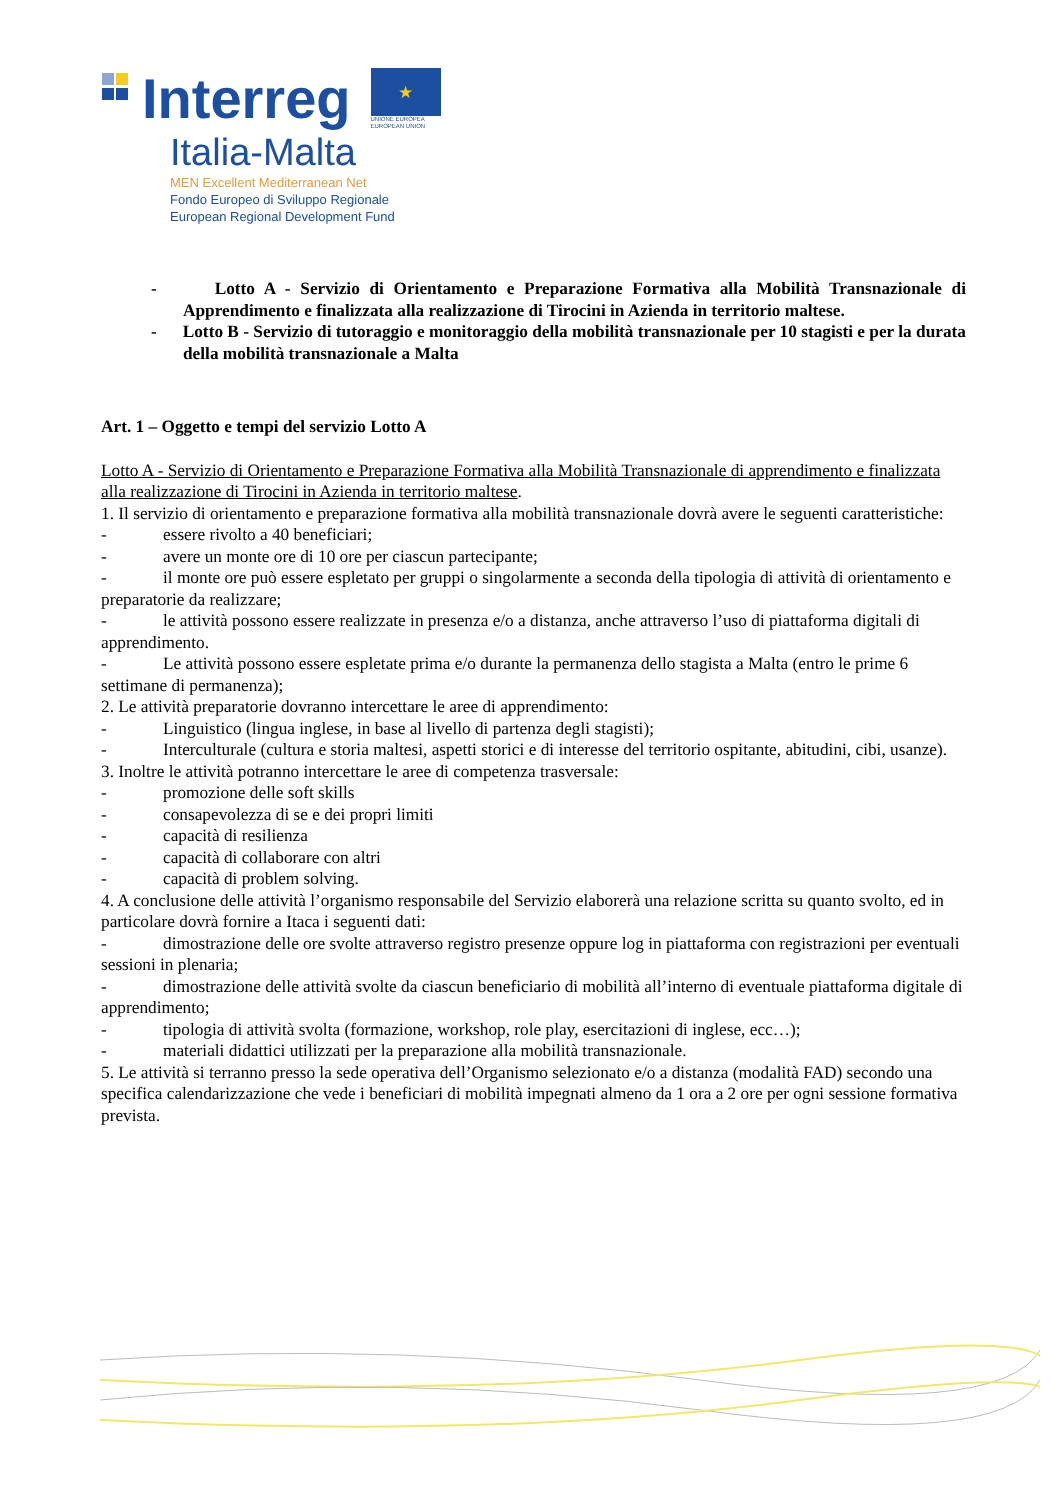Interreg
★
UNIONE EUROPEA
EUROPEAN UNION
Italia-Malta
MEN Excellent Mediterranean Net
Fondo Europeo di Sviluppo Regionale
European Regional Development Fund
- Lotto A - Servizio di Orientamento e Preparazione Formativa alla Mobilità Transnazionale di Apprendimento e finalizzata alla realizzazione di Tirocini in Azienda in territorio maltese.
- Lotto B - Servizio di tutoraggio e monitoraggio della mobilità transnazionale per 10 stagisti e per la durata della mobilità transnazionale a Malta
Art. 1 – Oggetto e tempi del servizio Lotto A
Lotto A - Servizio di Orientamento e Preparazione Formativa alla Mobilità Transnazionale di apprendimento e finalizzata alla realizzazione di Tirocini in Azienda in territorio maltese.
1. Il servizio di orientamento e preparazione formativa alla mobilità transnazionale dovrà avere le seguenti caratteristiche:
- essere rivolto a 40 beneficiari;
- avere un monte ore di 10 ore per ciascun partecipante;
- il monte ore può essere espletato per gruppi o singolarmente a seconda della tipologia di attività di orientamento e preparatorie da realizzare;
- le attività possono essere realizzate in presenza e/o a distanza, anche attraverso l’uso di piattaforma digitali di apprendimento.
- Le attività possono essere espletate prima e/o durante la permanenza dello stagista a Malta (entro le prime 6 settimane di permanenza);
2. Le attività preparatorie dovranno intercettare le aree di apprendimento:
- Linguistico (lingua inglese, in base al livello di partenza degli stagisti);
- Interculturale (cultura e storia maltesi, aspetti storici e di interesse del territorio ospitante, abitudini, cibi, usanze).
3. Inoltre le attività potranno intercettare le aree di competenza trasversale:
- promozione delle soft skills
- consapevolezza di se e dei propri limiti
- capacità di resilienza
- capacità di collaborare con altri
- capacità di problem solving.
4. A conclusione delle attività l’organismo responsabile del Servizio elaborerà una relazione scritta su quanto svolto, ed in particolare dovrà fornire a Itaca i seguenti dati:
- dimostrazione delle ore svolte attraverso registro presenze oppure log in piattaforma con registrazioni per eventuali sessioni in plenaria;
- dimostrazione delle attività svolte da ciascun beneficiario di mobilità all’interno di eventuale piattaforma digitale di apprendimento;
- tipologia di attività svolta (formazione, workshop, role play, esercitazioni di inglese, ecc…);
- materiali didattici utilizzati per la preparazione alla mobilità transnazionale.
5. Le attività si terranno presso la sede operativa dell’Organismo selezionato e/o a distanza (modalità FAD) secondo una specifica calendarizzazione che vede i beneficiari di mobilità impegnati almeno da 1 ora a 2 ore per ogni sessione formativa prevista.